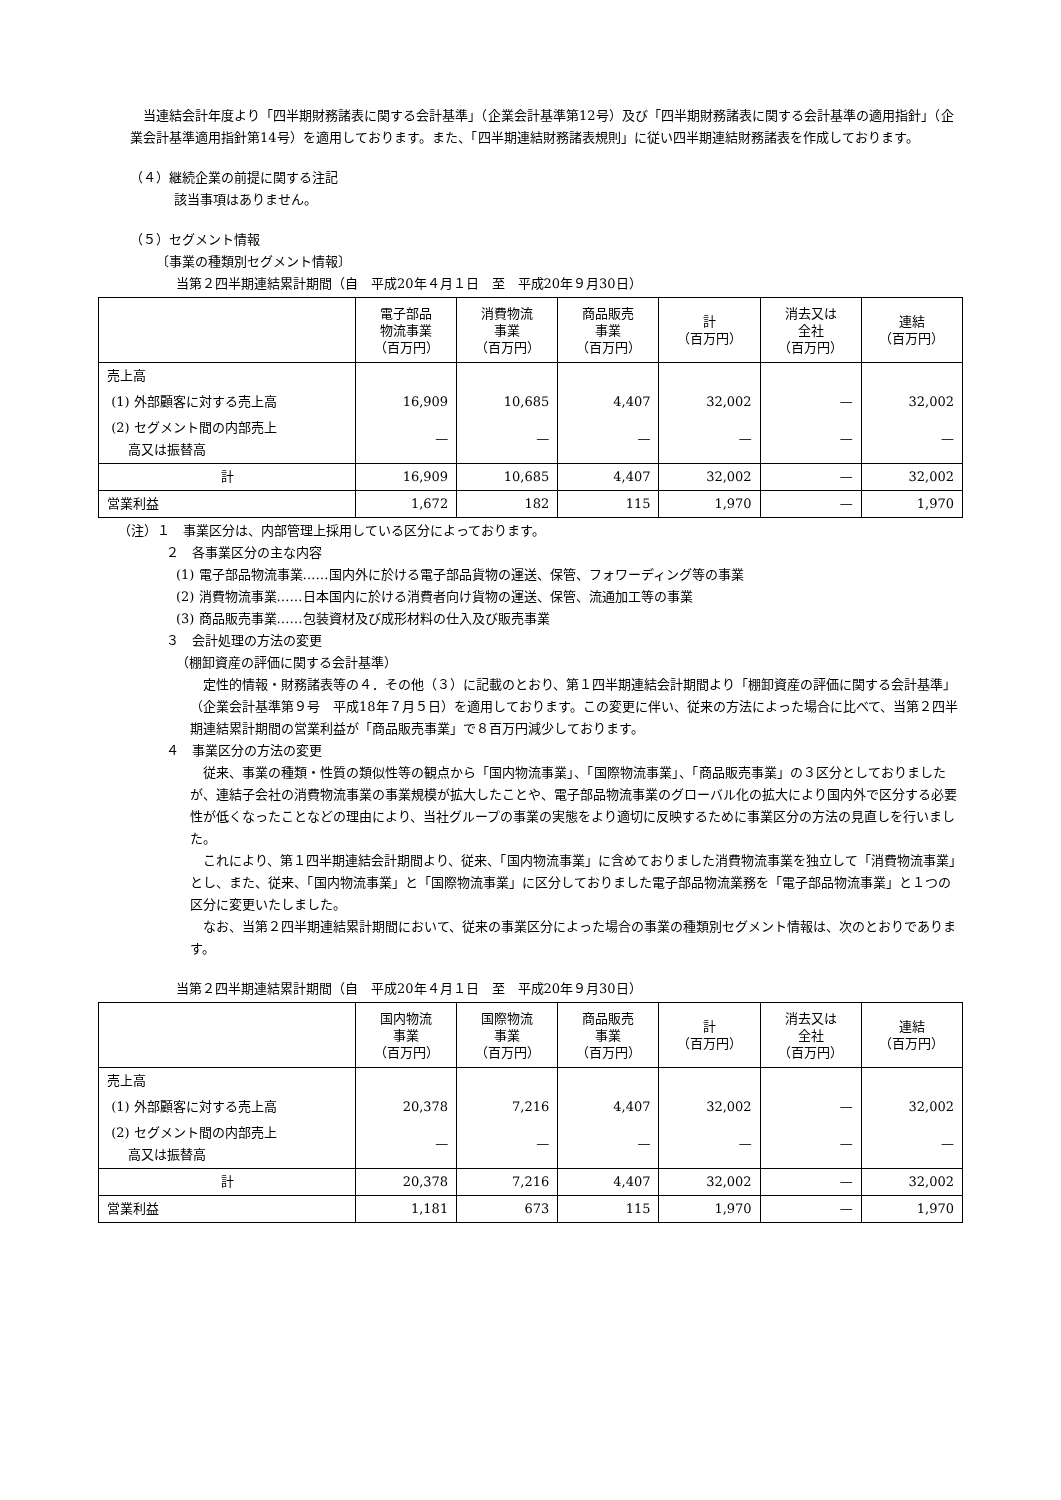当連結会計年度より「四半期財務諸表に関する会計基準」（企業会計基準第12号）及び「四半期財務諸表に関する会計基準の適用指針」（企業会計基準適用指針第14号）を適用しております。また、「四半期連結財務諸表規則」に従い四半期連結財務諸表を作成しております。
（４）継続企業の前提に関する注記
該当事項はありません。
（５）セグメント情報
〔事業の種類別セグメント情報〕
当第２四半期連結累計期間（自　平成20年４月１日　至　平成20年９月30日）
| | 電子部品 物流事業 （百万円） | 消費物流 事業 （百万円） | 商品販売 事業 （百万円） | 計 （百万円） | 消去又は 全社 （百万円） | 連結 （百万円） |
| --- | --- | --- | --- | --- | --- | --- |
| 売上高 | | | | | | |
| (1) 外部顧客に対する売上高 | 16,909 | 10,685 | 4,407 | 32,002 | — | 32,002 |
| (2) セグメント間の内部売上 高又は振替高 | — | — | — | — | — | — |
| 計 | 16,909 | 10,685 | 4,407 | 32,002 | — | 32,002 |
| 営業利益 | 1,672 | 182 | 115 | 1,970 | — | 1,970 |
（注）１　事業区分は、内部管理上採用している区分によっております。
２　各事業区分の主な内容
(1) 電子部品物流事業……国内外に於ける電子部品貨物の運送、保管、フォワーディング等の事業
(2) 消費物流事業……日本国内に於ける消費者向け貨物の運送、保管、流通加工等の事業
(3) 商品販売事業……包装資材及び成形材料の仕入及び販売事業
３　会計処理の方法の変更
（棚卸資産の評価に関する会計基準）
定性的情報・財務諸表等の４．その他（３）に記載のとおり、第１四半期連結会計期間より「棚卸資産の評価に関する会計基準」（企業会計基準第９号　平成18年７月５日）を適用しております。この変更に伴い、従来の方法によった場合に比べて、当第２四半期連結累計期間の営業利益が「商品販売事業」で８百万円減少しております。
４　事業区分の方法の変更
従来、事業の種類・性質の類似性等の観点から「国内物流事業」、「国際物流事業」、「商品販売事業」の３区分としておりましたが、連結子会社の消費物流事業の事業規模が拡大したことや、電子部品物流事業のグローバル化の拡大により国内外で区分する必要性が低くなったことなどの理由により、当社グループの事業の実態をより適切に反映するために事業区分の方法の見直しを行いました。
これにより、第１四半期連結会計期間より、従来、「国内物流事業」に含めておりました消費物流事業を独立して「消費物流事業」とし、また、従来、「国内物流事業」と「国際物流事業」に区分しておりました電子部品物流業務を「電子部品物流事業」と１つの区分に変更いたしました。
なお、当第２四半期連結累計期間において、従来の事業区分によった場合の事業の種類別セグメント情報は、次のとおりであります。
当第２四半期連結累計期間（自　平成20年４月１日　至　平成20年９月30日）
| | 国内物流 事業 （百万円） | 国際物流 事業 （百万円） | 商品販売 事業 （百万円） | 計 （百万円） | 消去又は 全社 （百万円） | 連結 （百万円） |
| --- | --- | --- | --- | --- | --- | --- |
| 売上高 | | | | | | |
| (1) 外部顧客に対する売上高 | 20,378 | 7,216 | 4,407 | 32,002 | — | 32,002 |
| (2) セグメント間の内部売上 高又は振替高 | — | — | — | — | — | — |
| 計 | 20,378 | 7,216 | 4,407 | 32,002 | — | 32,002 |
| 営業利益 | 1,181 | 673 | 115 | 1,970 | — | 1,970 |